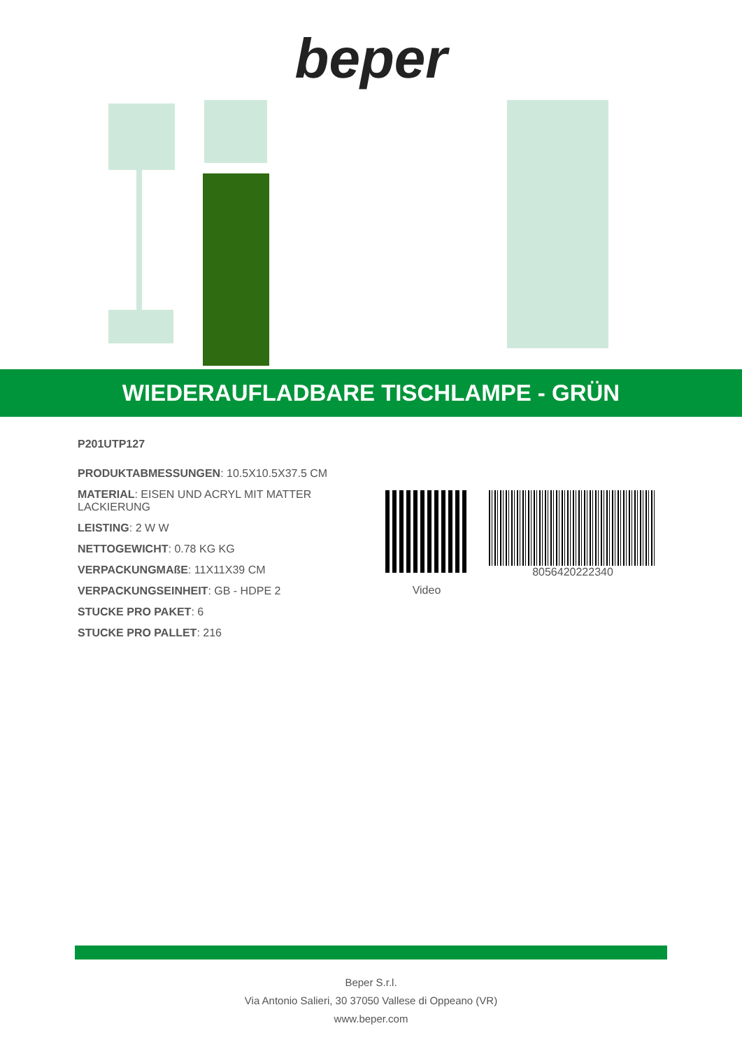beper
WIEDERAUFLADBARE TISCHLAMPE - GRÜN
P201UTP127
PRODUKTABMESSUNGEN: 10.5X10.5X37.5 CM
MATERIAL: EISEN UND ACRYL MIT MATTER LACKIERUNG
LEISTING: 2 W W
NETTOGEWICHT: 0.78 KG KG
VERPACKUNGMAßE: 11X11X39 CM
VERPACKUNGSEINHEIT: GB - HDPE 2
STUCKE PRO PAKET: 6
STUCKE PRO PALLET: 216
Video
8056420222340
Beper S.r.l.
Via Antonio Salieri, 30 37050 Vallese di Oppeano (VR)
www.beper.com